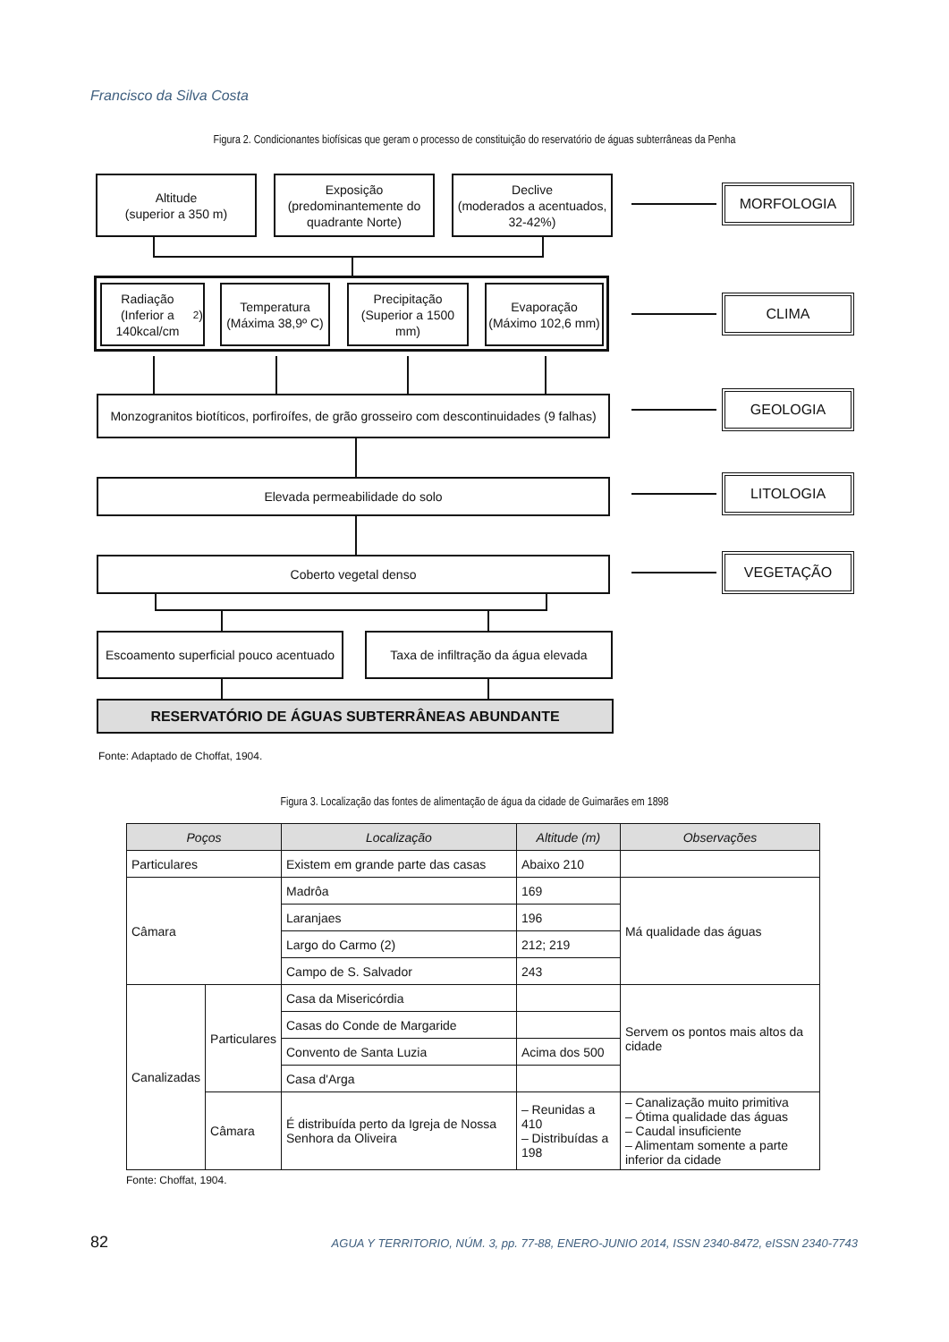Francisco da Silva Costa
Figura 2. Condicionantes biofísicas que geram o processo de constituição do reservatório de águas subterrâneas da Penha
Altitude
(superior a 350 m)
Exposição
(predominantemente do quadrante Norte)
Declive
(moderados a acentuados, 32-42%)
Radiação
(Inferior a 140kcal/cm<sup>2</sup>)
Temperatura
(Máxima 38,9º C)
Precipitação
(Superior a 1500 mm)
Evaporação
(Máximo 102,6 mm)
Monzogranitos biotíticos, porfiroífes, de grão grosseiro com descontinuidades (9 falhas)
Elevada permeabilidade do solo
Coberto vegetal denso
Escoamento superficial pouco acentuado
Taxa de infiltração da água elevada
RESERVATÓRIO DE ÁGUAS SUBTERRÂNEAS ABUNDANTE
MORFOLOGIA
CLIMA
GEOLOGIA
LITOLOGIA
VEGETAÇÃO
Fonte: Adaptado de Choffat, 1904.
Figura 3. Localização das fontes de alimentação de água da cidade de Guimarães em 1898
| Poços | | Localização | Altitude (m) | Observações |
| --- | --- | --- | --- | --- |
| Particulares | | Existem em grande parte das casas | Abaixo 210 | |
| Câmara | | Madrôa | 169 | Má qualidade das águas |
| | | Laranjaes | 196 | |
| | | Largo do Carmo (2) | 212; 219 | |
| | | Campo de S. Salvador | 243 | |
| Canalizadas | Particulares | Casa da Misericórdia | | Servem os pontos mais altos da cidade |
| | | Casas do Conde de Margaride | | |
| | | Convento de Santa Luzia | Acima dos 500 | |
| | | Casa d'Arga | | |
| | Câmara | É distribuída perto da Igreja de Nossa Senhora da Oliveira | – Reunidas a 410 – Distribuídas a 198 | – Canalização muito primitiva – Ótima qualidade das águas – Caudal insuficiente – Alimentam somente a parte inferior da cidade |
Fonte: Choffat, 1904.
82 AGUA Y TERRITORIO, NÚM. 3, pp. 77-88, ENERO-JUNIO 2014, ISSN 2340-8472, eISSN 2340-7743